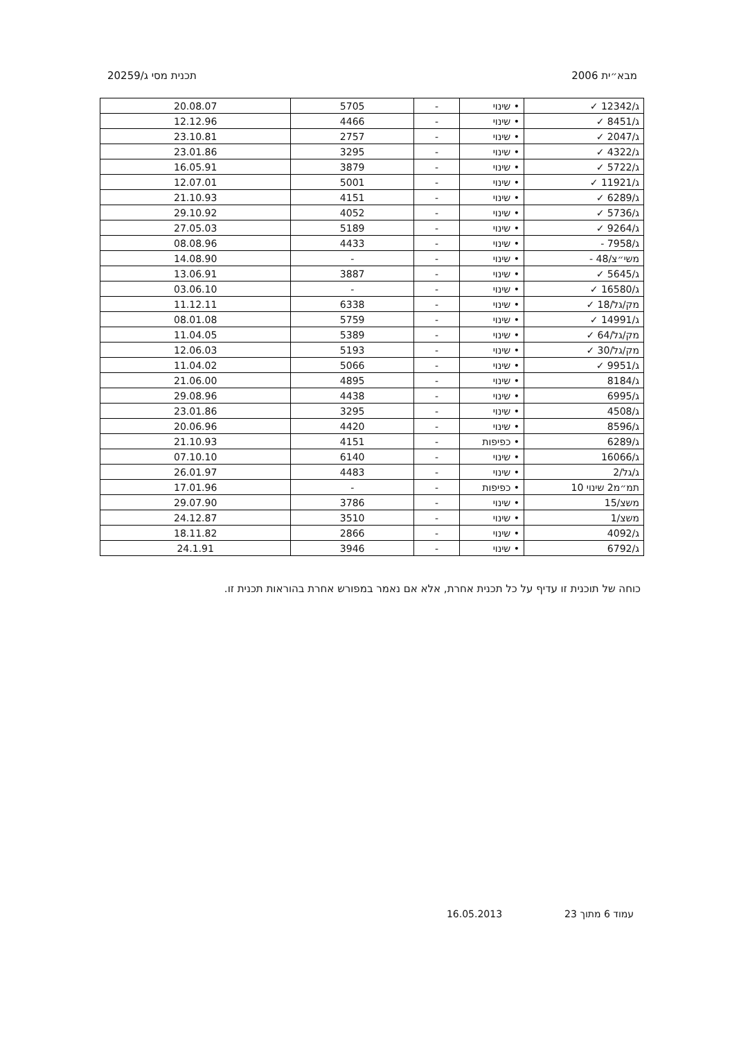מבא״ית 2006 תכנית מסי ג/20259
| ג/12342 ✓ | • שינוי | - | 5705 | 20.08.07 |
| ג/8451 ✓ | • שינוי | - | 4466 | 12.12.96 |
| ג/2047 ✓ | • שינוי | - | 2757 | 23.10.81 |
| ג/4322 ✓ | • שינוי | - | 3295 | 23.01.86 |
| ג/5722 ✓ | • שינוי | - | 3879 | 16.05.91 |
| ג/11921 ✓ | • שינוי | - | 5001 | 12.07.01 |
| ג/6289 ✓ | • שינוי | - | 4151 | 21.10.93 |
| ג/5736 ✓ | • שינוי | - | 4052 | 29.10.92 |
| ג/9264 ✓ | • שינוי | - | 5189 | 27.05.03 |
| ג/7958 - | • שינוי | - | 4433 | 08.08.96 |
| משי״צ/48 - | • שינוי | - | - | 14.08.90 |
| ג/5645 ✓ | • שינוי | - | 3887 | 13.06.91 |
| ג/16580 ✓ | • שינוי | - | - | 03.06.10 |
| מק/גל/18 ✓ | • שינוי | - | 6338 | 11.12.11 |
| ג/14991 ✓ | • שינוי | - | 5759 | 08.01.08 |
| מק/גל/64 ✓ | • שינוי | - | 5389 | 11.04.05 |
| מק/גל/30 ✓ | • שינוי | - | 5193 | 12.06.03 |
| ג/9951 ✓ | • שינוי | - | 5066 | 11.04.02 |
| ג/8184 | • שינוי | - | 4895 | 21.06.00 |
| ג/6995 | • שינוי | - | 4438 | 29.08.96 |
| ג/4508 | • שינוי | - | 3295 | 23.01.86 |
| ג/8596 | • שינוי | - | 4420 | 20.06.96 |
| ג/6289 | • כפיפות | - | 4151 | 21.10.93 |
| ג/16066 | • שינוי | - | 6140 | 07.10.10 |
| ג/גל/2 | • שינוי | - | 4483 | 26.01.97 |
| תמ״מ2 שינוי 10 | • כפיפות | - | - | 17.01.96 |
| משצ/15 | • שינוי | - | 3786 | 29.07.90 |
| משצ/1 | • שינוי | - | 3510 | 24.12.87 |
| ג/4092 | • שינוי | - | 2866 | 18.11.82 |
| ג/6792 | • שינוי | - | 3946 | 24.1.91 |
כוחה של תוכנית זו עדיף על כל תכנית אחרת, אלא אם נאמר במפורש אחרת בהוראות תכנית זו.
עמוד 6 מתוך 23 16.05.2013